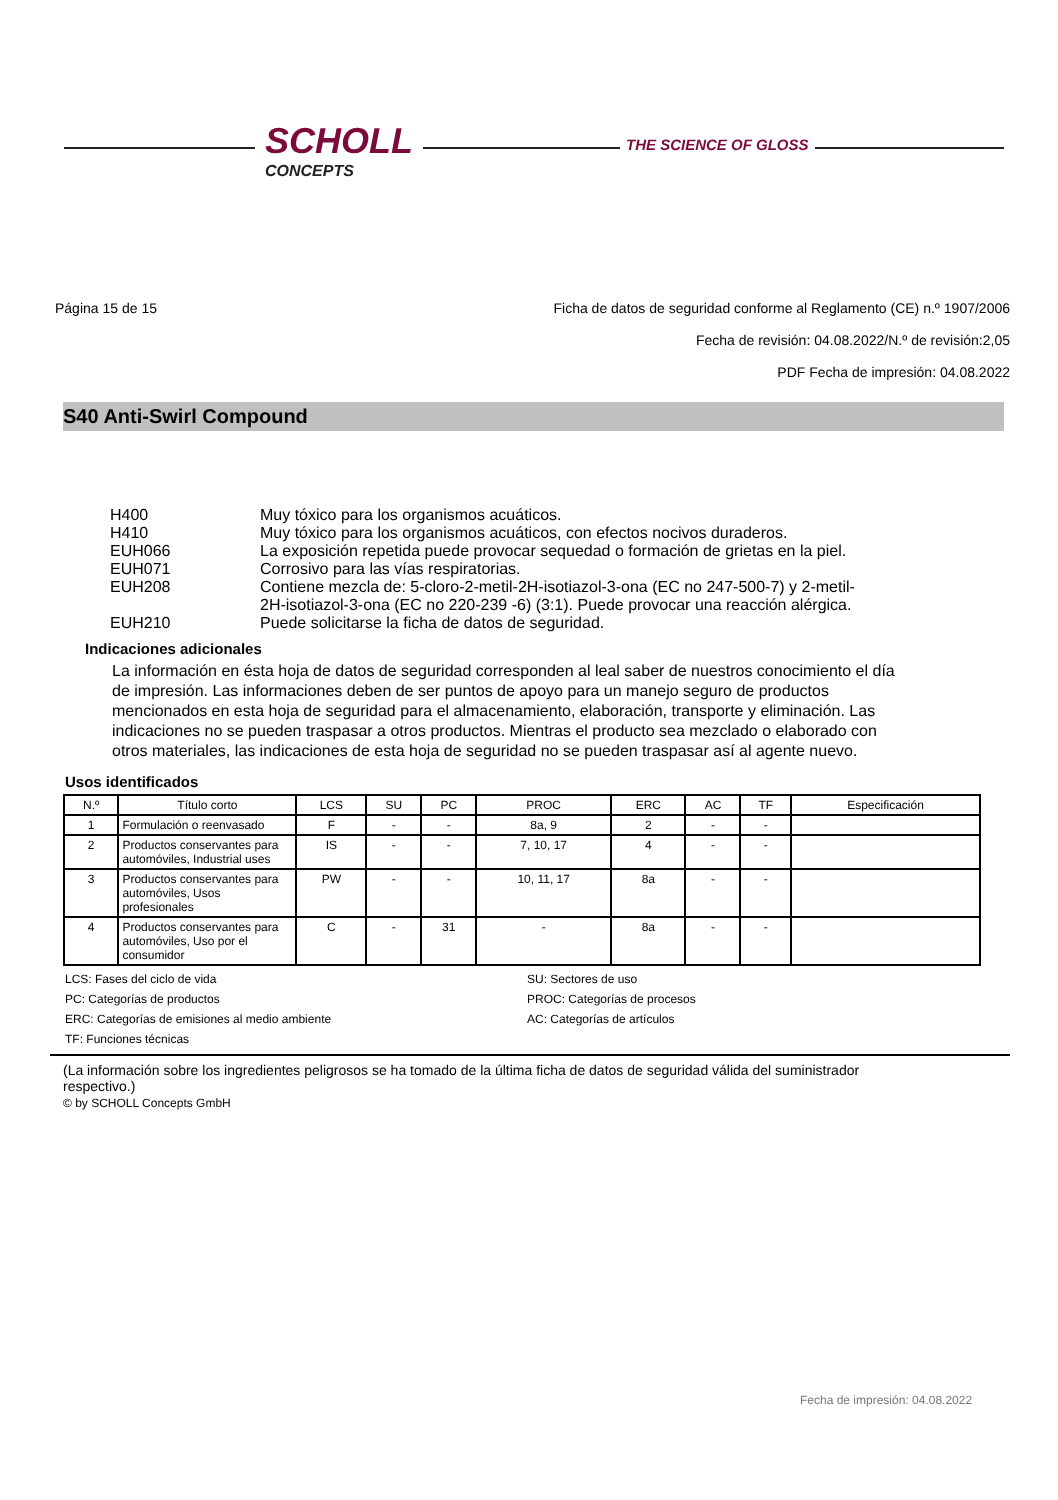SCHOLL
CONCEPTS
THE SCIENCE OF GLOSS
Página 15 de 15 Ficha de datos de seguridad conforme al Reglamento (CE) n.º 1907/2006
Fecha de revisión: 04.08.2022/N.º de revisión:2,05
PDF Fecha de impresión: 04.08.2022
S40 Anti-Swirl Compound
| H400 | Muy tóxico para los organismos acuáticos. |
| H410 | Muy tóxico para los organismos acuáticos, con efectos nocivos duraderos. |
| EUH066 | La exposición repetida puede provocar sequedad o formación de grietas en la piel. |
| EUH071 | Corrosivo para las vías respiratorias. |
| EUH208 | Contiene mezcla de: 5-cloro-2-metil-2H-isotiazol-3-ona (EC no 247-500-7) y 2-metil-2H-isotiazol-3-ona (EC no 220-239 -6) (3:1). Puede provocar una reacción alérgica. |
| EUH210 | Puede solicitarse la ficha de datos de seguridad. |
Indicaciones adicionales
La información en ésta hoja de datos de seguridad corresponden al leal saber de nuestros conocimiento el día de impresión. Las informaciones deben de ser puntos de apoyo para un manejo seguro de productos mencionados en esta hoja de seguridad para el almacenamiento, elaboración, transporte y eliminación. Las indicaciones no se pueden traspasar a otros productos. Mientras el producto sea mezclado o elaborado con otros materiales, las indicaciones de esta hoja de seguridad no se pueden traspasar así al agente nuevo.
Usos identificados
| N.º | Título corto | LCS | SU | PC | PROC | ERC | AC | TF | Especificación |
| --- | --- | --- | --- | --- | --- | --- | --- | --- | --- |
| 1 | Formulación o reenvasado | F | - | - | 8a, 9 | 2 | - | - | |
| 2 | Productos conservantes para automóviles, Industrial uses | IS | - | - | 7, 10, 17 | 4 | - | - | |
| 3 | Productos conservantes para automóviles, Usos profesionales | PW | - | - | 10, 11, 17 | 8a | - | - | |
| 4 | Productos conservantes para automóviles, Uso por el consumidor | C | - | 31 | - | 8a | - | - | |
LCS: Fases del ciclo de vida SU: Sectores de uso PC: Categorías de productos PROC: Categorías de procesos ERC: Categorías de emisiones al medio ambiente AC: Categorías de artículos TF: Funciones técnicas
(La información sobre los ingredientes peligrosos se ha tomado de la última ficha de datos de seguridad válida del suministrador respectivo.)
© by SCHOLL Concepts GmbH
Fecha de impresión: 04.08.2022